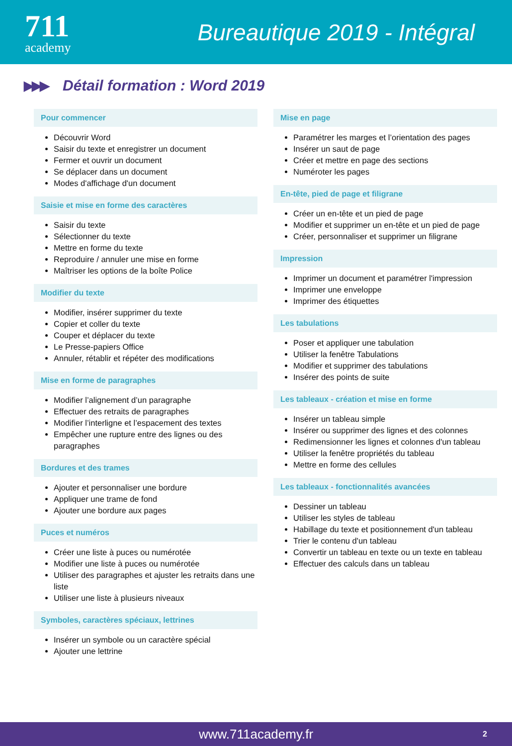711
academy
Bureautique 2019 - Intégral
▶▶▶ Détail formation : Word 2019
Pour commencer
Découvrir Word
Saisir du texte et enregistrer un document
Fermer et ouvrir un document
Se déplacer dans un document
Modes d'affichage d'un document
Saisie et mise en forme des caractères
Saisir du texte
Sélectionner du texte
Mettre en forme du texte
Reproduire / annuler une mise en forme
Maîtriser les options de la boîte Police
Modifier du texte
Modifier, insérer supprimer du texte
Copier et coller du texte
Couper et déplacer du texte
Le Presse-papiers Office
Annuler, rétablir et répéter des modifications
Mise en forme de paragraphes
Modifier l’alignement d’un paragraphe
Effectuer des retraits de paragraphes
Modifier l’interligne et l’espacement des textes
Empêcher une rupture entre des lignes ou des paragraphes
Bordures et des trames
Ajouter et personnaliser une bordure
Appliquer une trame de fond
Ajouter une bordure aux pages
Puces et numéros
Créer une liste à puces ou numérotée
Modifier une liste à puces ou numérotée
Utiliser des paragraphes et ajuster les retraits dans une liste
Utiliser une liste à plusieurs niveaux
Symboles, caractères spéciaux, lettrines
Insérer un symbole ou un caractère spécial
Ajouter une lettrine
Mise en page
Paramétrer les marges et l’orientation des pages
Insérer un saut de page
Créer et mettre en page des sections
Numéroter les pages
En-tête, pied de page et filigrane
Créer un en-tête et un pied de page
Modifier et supprimer un en-tête et un pied de page
Créer, personnaliser et supprimer un filigrane
Impression
Imprimer un document et paramétrer l'impression
Imprimer une enveloppe
Imprimer des étiquettes
Les tabulations
Poser et appliquer une tabulation
Utiliser la fenêtre Tabulations
Modifier et supprimer des tabulations
Insérer des points de suite
Les tableaux - création et mise en forme
Insérer un tableau simple
Insérer ou supprimer des lignes et des colonnes
Redimensionner les lignes et colonnes d'un tableau
Utiliser la fenêtre propriétés du tableau
Mettre en forme des cellules
Les tableaux - fonctionnalités avancées
Dessiner un tableau
Utiliser les styles de tableau
Habillage du texte et positionnement d'un tableau
Trier le contenu d'un tableau
Convertir un tableau en texte ou un texte en tableau
Effectuer des calculs dans un tableau
www.711academy.fr 2